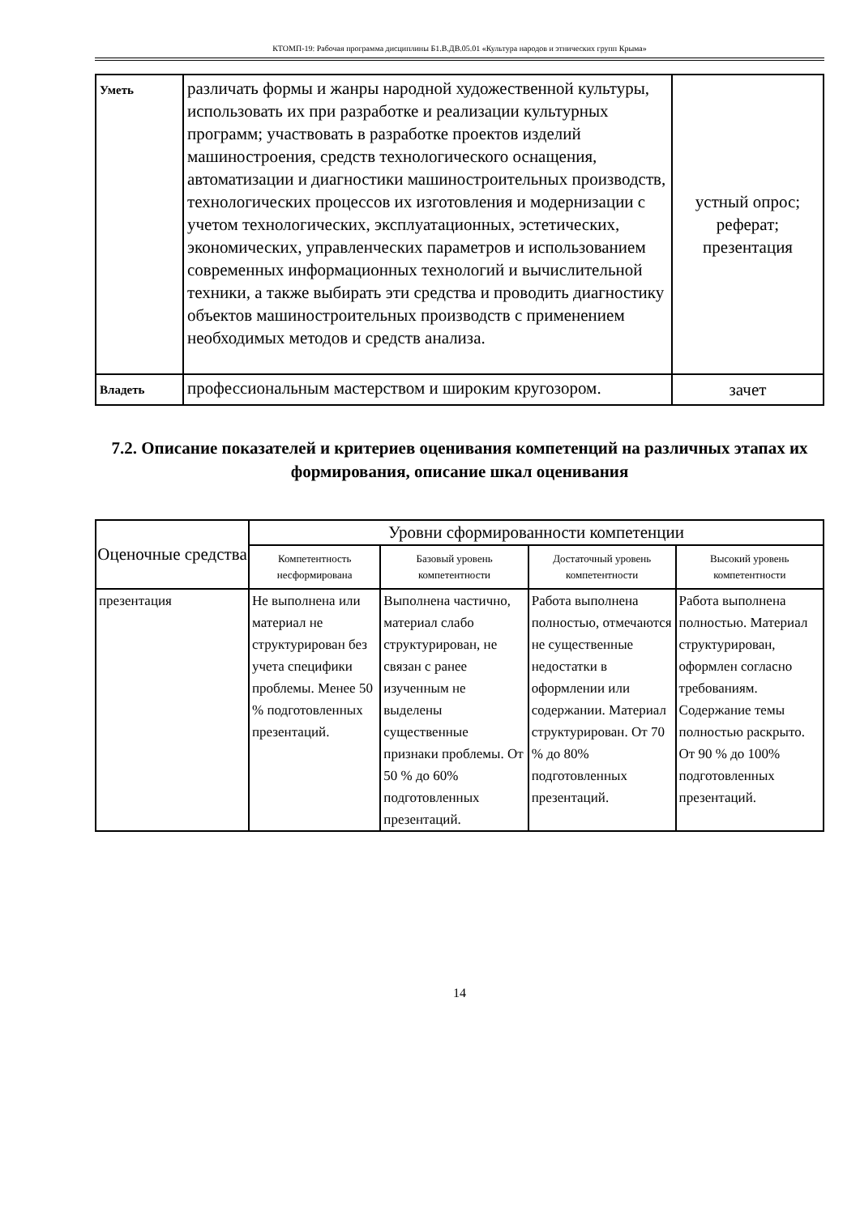КТОМП-19: Рабочая программа дисциплины Б1.В.ДВ.05.01 «Культура народов и этнических групп Крыма»
| Уметь | различать формы и жанры народной художественной культуры, использовать их при разработке и реализации культурных программ; участвовать в разработке проектов изделий машиностроения, средств технологического оснащения, автоматизации и диагностики машиностроительных производств, технологических процессов их изготовления и модернизации с учетом технологических, эксплуатационных, эстетических, экономических, управленческих параметров и использованием современных информационных технологий и вычислительной техники, а также выбирать эти средства и проводить диагностику объектов машиностроительных производств с применением необходимых методов и средств анализа. | устный опрос; реферат; презентация |
| Владеть | профессиональным мастерством и широким кругозором. | зачет |
7.2. Описание показателей и критериев оценивания компетенций на различных этапах их формирования, описание шкал оценивания
| Оценочные средства | Уровни сформированности компетенции | | | |
| --- | --- | --- | --- | --- |
| | Компетентность несформирована | Базовый уровень компетентности | Достаточный уровень компетентности | Высокий уровень компетентности |
| презентация | Не выполнена или материал не структурирован без учета специфики проблемы. Менее 50 % подготовленных презентаций. | Выполнена частично, материал слабо структурирован, не связан с ранее изученным не выделены существенные признаки проблемы. От 50 % до 60% подготовленных презентаций. | Работа выполнена полностью, отмечаются не существенные недостатки в оформлении или содержании. Материал структурирован. От 70 % до 80% подготовленных презентаций. | Работа выполнена полностью. Материал структурирован, оформлен согласно требованиям. Содержание темы полностью раскрыто. От 90 % до 100% подготовленных презентаций. |
14